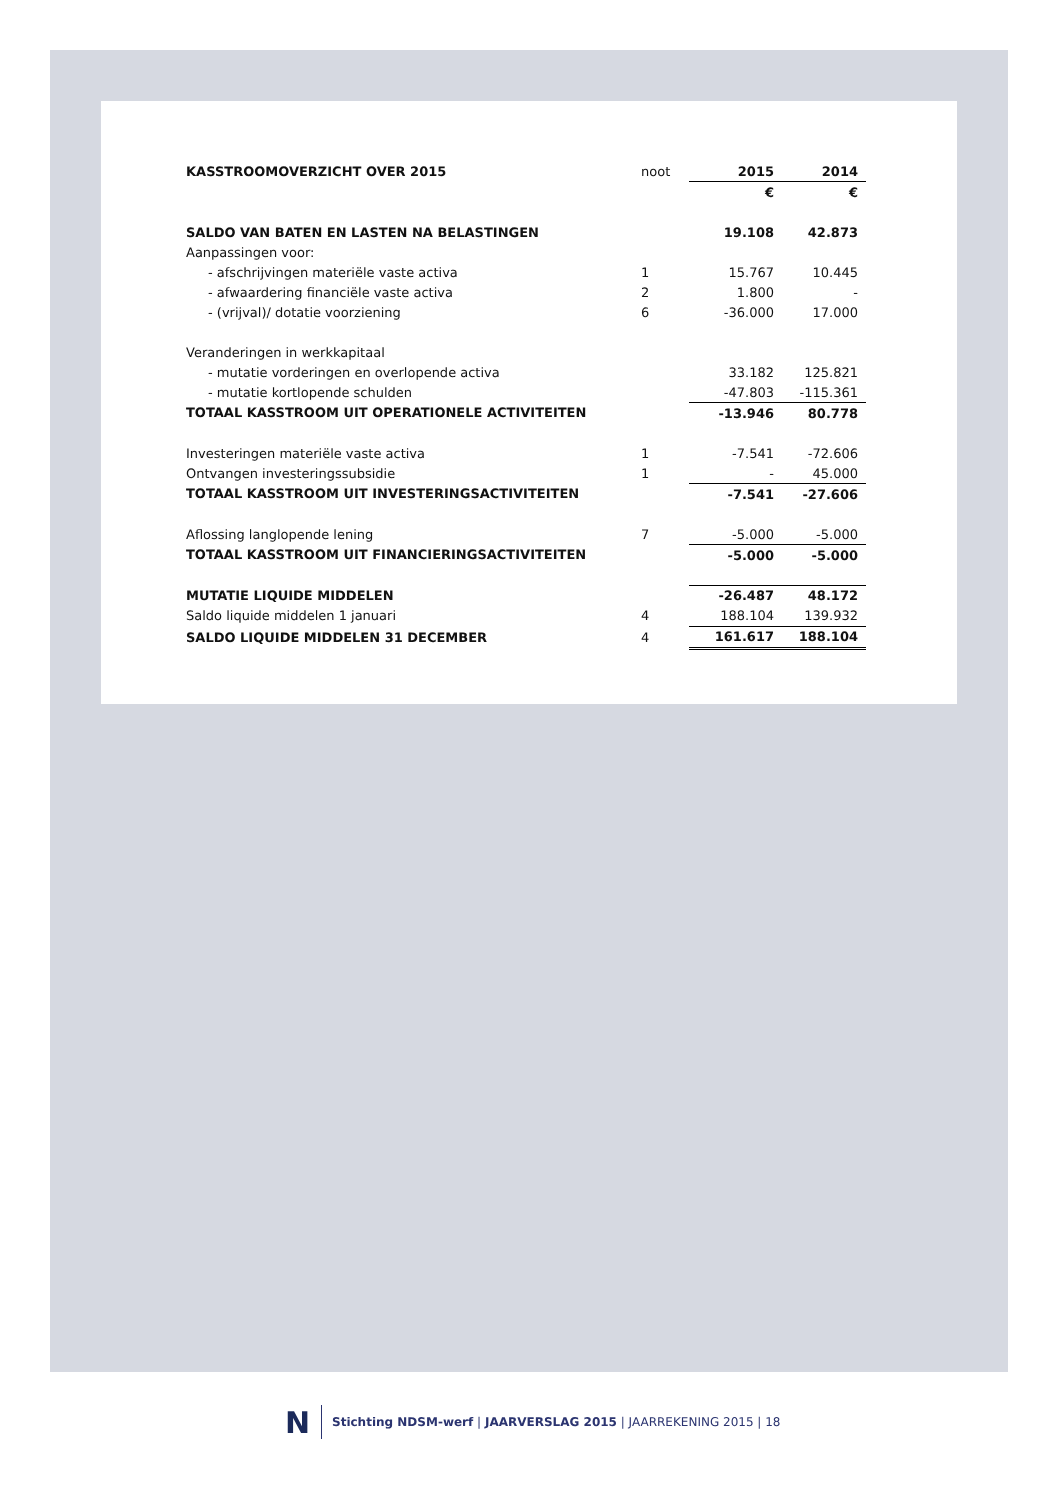| KASSTROOMOVERZICHT OVER 2015 | noot | 2015 | 2014 |
| | | € | € |
| SALDO VAN BATEN EN LASTEN NA BELASTINGEN | | 19.108 | 42.873 |
| Aanpassingen voor: | | | |
| - afschrijvingen materiële vaste activa | 1 | 15.767 | 10.445 |
| - afwaardering financiële vaste activa | 2 | 1.800 | - |
| - (vrijval)/ dotatie voorziening | 6 | -36.000 | 17.000 |
| Veranderingen in werkkapitaal | | | |
| - mutatie vorderingen en overlopende activa | | 33.182 | 125.821 |
| - mutatie kortlopende schulden | | -47.803 | -115.361 |
| TOTAAL KASSTROOM UIT OPERATIONELE ACTIVITEITEN | | -13.946 | 80.778 |
| Investeringen materiële vaste activa | 1 | -7.541 | -72.606 |
| Ontvangen investeringssubsidie | 1 | - | 45.000 |
| TOTAAL KASSTROOM UIT INVESTERINGSACTIVITEITEN | | -7.541 | -27.606 |
| Aflossing langlopende lening | 7 | -5.000 | -5.000 |
| TOTAAL KASSTROOM UIT FINANCIERINGSACTIVITEITEN | | -5.000 | -5.000 |
| MUTATIE LIQUIDE MIDDELEN | | -26.487 | 48.172 |
| Saldo liquide middelen 1 januari | 4 | 188.104 | 139.932 |
| SALDO LIQUIDE MIDDELEN 31 DECEMBER | 4 | 161.617 | 188.104 |
N
Stichting NDSM-werf | JAARVERSLAG 2015 | JAARREKENING 2015 | 18